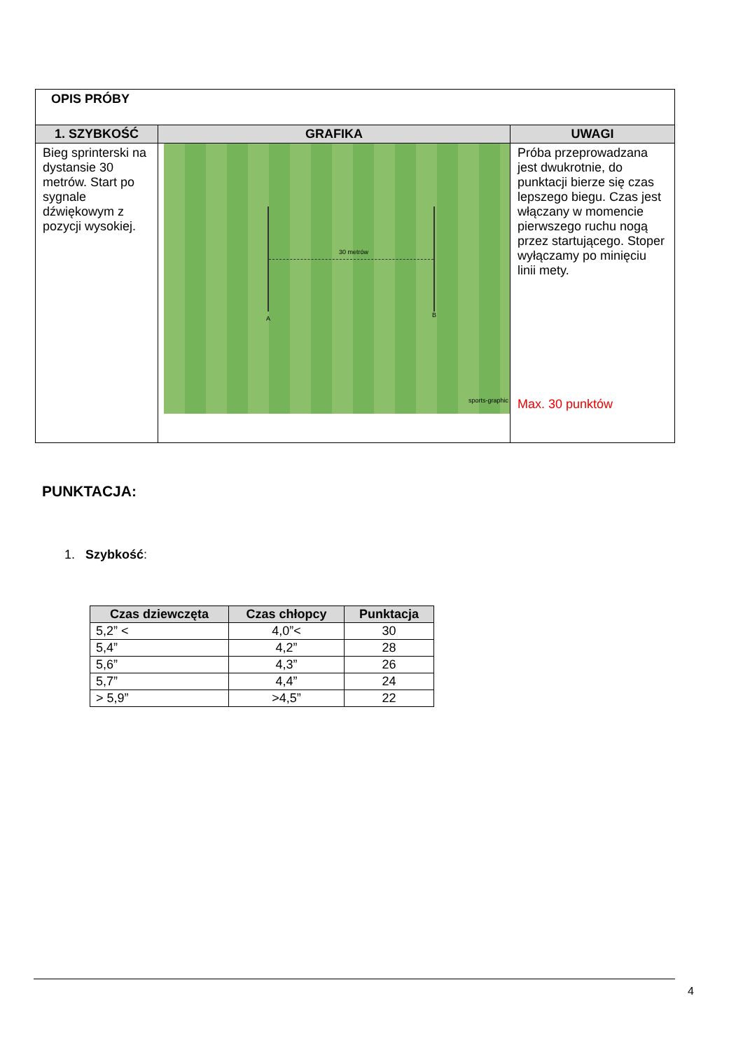| OPIS PRÓBY | | |
| 1. SZYBKOŚĆ | GRAFIKA | UWAGI |
| Bieg sprinterski na dystansie 30 metrów. Start po sygnale dźwiękowym z pozycji wysokiej. | 30 metrów A B sports-graphic | Próba przeprowadzana jest dwukrotnie, do punktacji bierze się czas lepszego biegu. Czas jest włączany w momencie pierwszego ruchu nogą przez startującego. Stoper wyłączamy po minięciu linii mety. Max. 30 punktów |
PUNKTACJA:
1. Szybkość:
| Czas dziewczęta | Czas chłopcy | Punktacja |
| --- | --- | --- |
| 5,2” < | 4,0”< | 30 |
| 5,4” | 4,2” | 28 |
| 5,6” | 4,3” | 26 |
| 5,7” | 4,4” | 24 |
| > 5,9” | >4,5” | 22 |
4